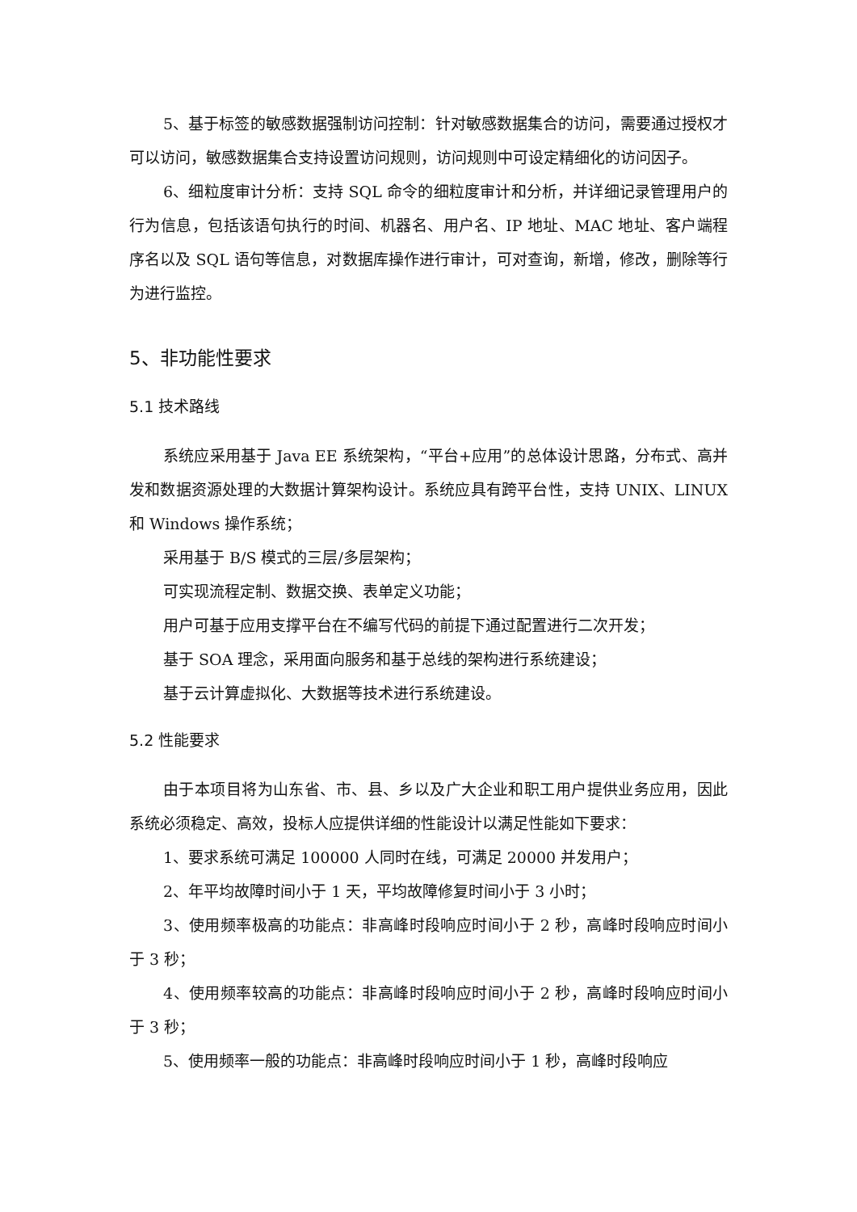5、基于标签的敏感数据强制访问控制：针对敏感数据集合的访问，需要通过授权才可以访问，敏感数据集合支持设置访问规则，访问规则中可设定精细化的访问因子。
6、细粒度审计分析：支持 SQL 命令的细粒度审计和分析，并详细记录管理用户的行为信息，包括该语句执行的时间、机器名、用户名、IP 地址、MAC 地址、客户端程序名以及 SQL 语句等信息，对数据库操作进行审计，可对查询，新增，修改，删除等行为进行监控。
5、非功能性要求
5.1 技术路线
系统应采用基于 Java EE 系统架构，“平台+应用”的总体设计思路，分布式、高并发和数据资源处理的大数据计算架构设计。系统应具有跨平台性，支持 UNIX、LINUX 和 Windows 操作系统；
采用基于 B/S 模式的三层/多层架构；
可实现流程定制、数据交换、表单定义功能；
用户可基于应用支撑平台在不编写代码的前提下通过配置进行二次开发；
基于 SOA 理念，采用面向服务和基于总线的架构进行系统建设；
基于云计算虚拟化、大数据等技术进行系统建设。
5.2 性能要求
由于本项目将为山东省、市、县、乡以及广大企业和职工用户提供业务应用，因此系统必须稳定、高效，投标人应提供详细的性能设计以满足性能如下要求：
1、要求系统可满足 100000 人同时在线，可满足 20000 并发用户；
2、年平均故障时间小于 1 天，平均故障修复时间小于 3 小时；
3、使用频率极高的功能点：非高峰时段响应时间小于 2 秒，高峰时段响应时间小于 3 秒；
4、使用频率较高的功能点：非高峰时段响应时间小于 2 秒，高峰时段响应时间小于 3 秒；
5、使用频率一般的功能点：非高峰时段响应时间小于 1 秒，高峰时段响应